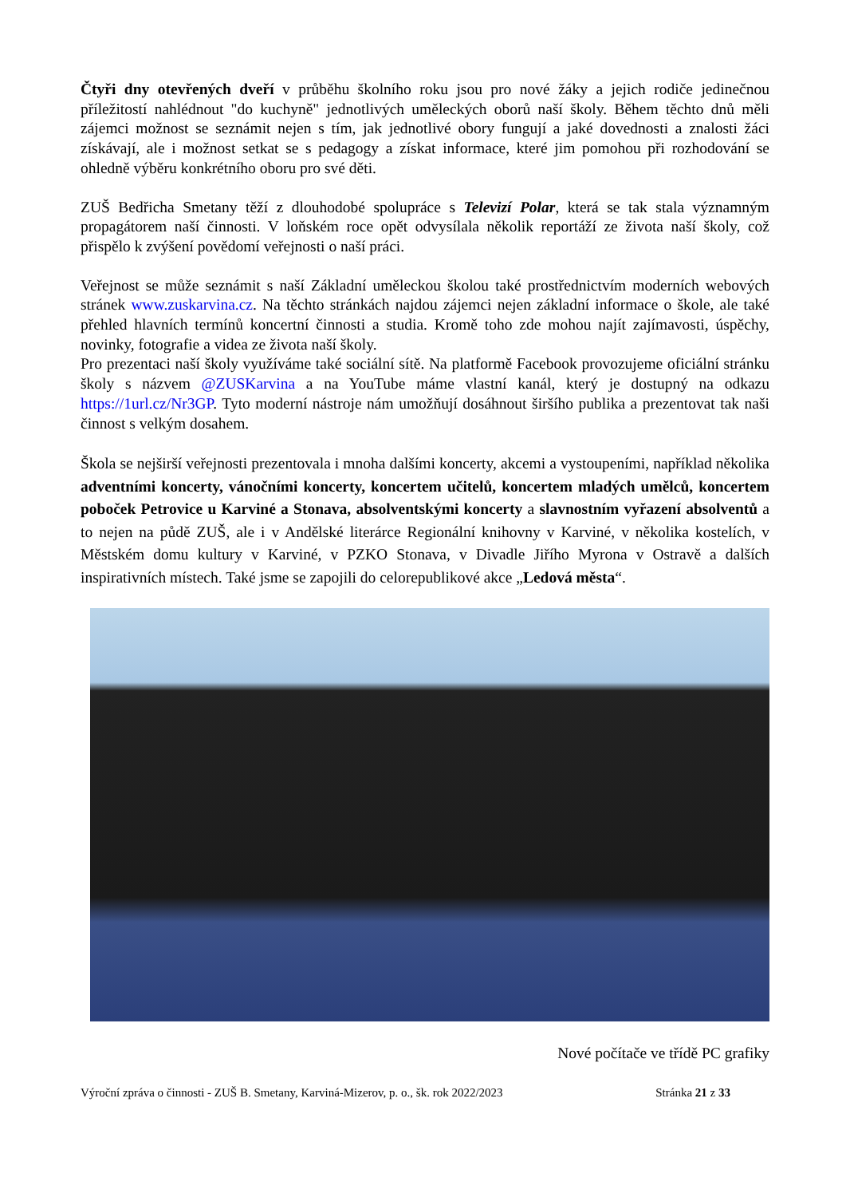Čtyři dny otevřených dveří v průběhu školního roku jsou pro nové žáky a jejich rodiče jedinečnou příležitostí nahlédnout "do kuchyně" jednotlivých uměleckých oborů naší školy. Během těchto dnů měli zájemci možnost se seznámit nejen s tím, jak jednotlivé obory fungují a jaké dovednosti a znalosti žáci získávají, ale i možnost setkat se s pedagogy a získat informace, které jim pomohou při rozhodování se ohledně výběru konkrétního oboru pro své děti.
ZUŠ Bedřicha Smetany těží z dlouhodobé spolupráce s Televizí Polar, která se tak stala významným propagátorem naší činnosti. V loňském roce opět odvysílala několik reportáží ze života naší školy, což přispělo k zvýšení povědomí veřejnosti o naší práci.
Veřejnost se může seznámit s naší Základní uměleckou školou také prostřednictvím moderních webových stránek www.zuskarvina.cz. Na těchto stránkách najdou zájemci nejen základní informace o škole, ale také přehled hlavních termínů koncertní činnosti a studia. Kromě toho zde mohou najít zajímavosti, úspěchy, novinky, fotografie a videa ze života naší školy.
Pro prezentaci naší školy využíváme také sociální sítě. Na platformě Facebook provozujeme oficiální stránku školy s názvem @ZUSKarvina a na YouTube máme vlastní kanál, který je dostupný na odkazu https://1url.cz/Nr3GP. Tyto moderní nástroje nám umožňují dosáhnout širšího publika a prezentovat tak naši činnost s velkým dosahem.
Škola se nejširší veřejnosti prezentovala i mnoha dalšími koncerty, akcemi a vystoupeními, například několika adventními koncerty, vánočními koncerty, koncertem učitelů, koncertem mladých umělců, koncertem poboček Petrovice u Karviné a Stonava, absolventskými koncerty a slavnostním vyřazení absolventů a to nejen na půdě ZUŠ, ale i v Andělské literárce Regionální knihovny v Karviné, v několika kostelích, v Městském domu kultury v Karviné, v PZKO Stonava, v Divadle Jiřího Myrona v Ostravě a dalších inspirativních místech. Také jsme se zapojili do celorepublikové akce „Ledová města“.
Nové počítače ve třídě PC grafiky
Výroční zpráva o činnosti - ZUŠ B. Smetany, Karviná-Mizerov, p. o., šk. rok 2022/2023 Stránka 21 z 33